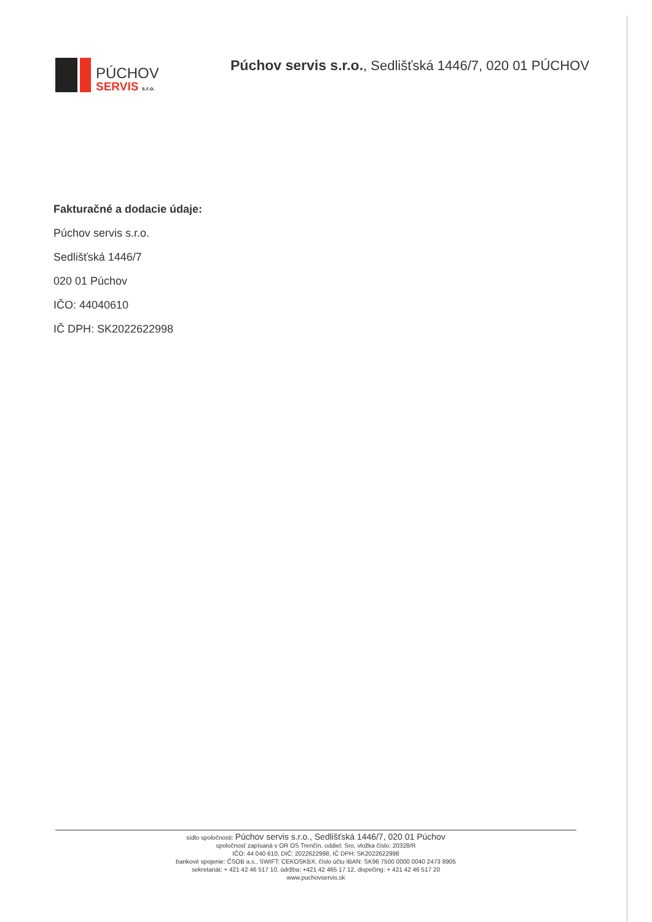PÚCHOV
SERVIS s.r.o.
Púchov servis s.r.o., Sedlišťská 1446/7, 020 01 PÚCHOV
Fakturačné a dodacie údaje:
Púchov servis s.r.o.
Sedlišťská 1446/7
020 01 Púchov
IČO: 44040610
IČ DPH: SK2022622998
sídlo spoločnosti: Púchov servis s.r.o., Sedlišťská 1446/7, 020 01 Púchov
spoločnosť zapísaná v OR OS Trenčín, oddiel: Sro, vložka číslo: 20328/R
IČO: 44 040 610, DIČ: 2022622998, IČ DPH: SK2022622998
bankové spojenie: ČSOB a.s., SWIFT: CEKOSKBX, číslo účtu IBAN: SK96 7500 0000 0040 2473 8905
sekretariát: + 421 42 46 517 10, údržba: +421 42 465 17 12, dispečing: + 421 42 46 517 20
www.puchovservis.sk